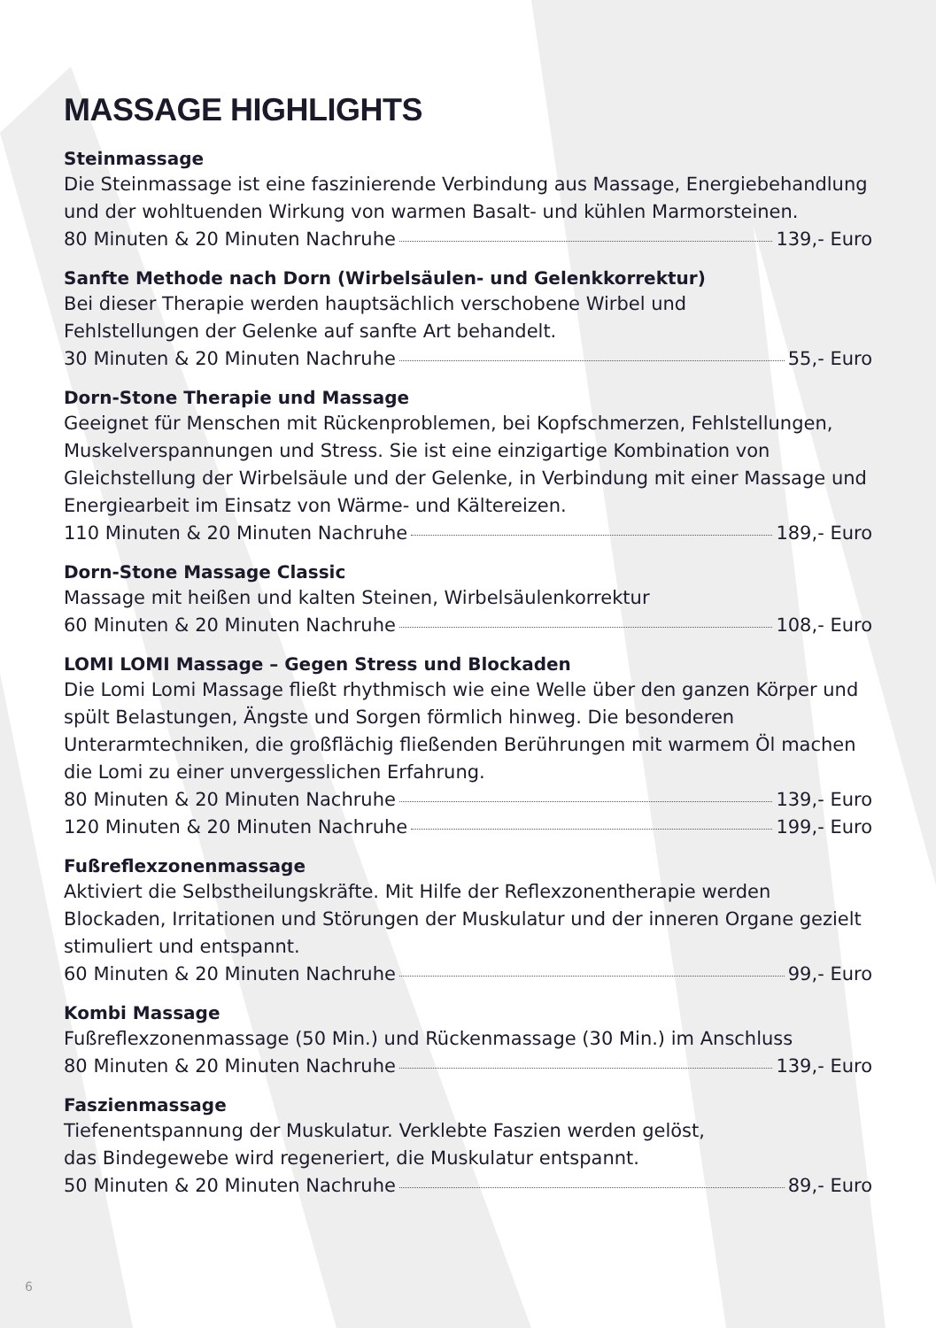MASSAGE HIGHLIGHTS
Steinmassage
Die Steinmassage ist eine faszinierende Verbindung aus Massage, Energiebehandlung und der wohltuenden Wirkung von warmen Basalt- und kühlen Marmorsteinen.
80 Minuten & 20 Minuten Nachruhe 139,- Euro
Sanfte Methode nach Dorn (Wirbelsäulen- und Gelenkkorrektur)
Bei dieser Therapie werden hauptsächlich verschobene Wirbel und
Fehlstellungen der Gelenke auf sanfte Art behandelt.
30 Minuten & 20 Minuten Nachruhe 55,- Euro
Dorn-Stone Therapie und Massage
Geeignet für Menschen mit Rückenproblemen, bei Kopfschmerzen, Fehlstellungen, Muskelverspannungen und Stress. Sie ist eine einzigartige Kombination von Gleichstellung der Wirbelsäule und der Gelenke, in Verbindung mit einer Massage und Energiearbeit im Einsatz von Wärme- und Kältereizen.
110 Minuten & 20 Minuten Nachruhe 189,- Euro
Dorn-Stone Massage Classic
Massage mit heißen und kalten Steinen, Wirbelsäulenkorrektur
60 Minuten & 20 Minuten Nachruhe 108,- Euro
LOMI LOMI Massage – Gegen Stress und Blockaden
Die Lomi Lomi Massage fließt rhythmisch wie eine Welle über den ganzen Körper und spült Belastungen, Ängste und Sorgen förmlich hinweg. Die besonderen Unterarmtechniken, die großflächig fließenden Berührungen mit warmem Öl machen die Lomi zu einer unvergesslichen Erfahrung.
80 Minuten & 20 Minuten Nachruhe 139,- Euro
120 Minuten & 20 Minuten Nachruhe 199,- Euro
Fußreflexzonenmassage
Aktiviert die Selbstheilungskräfte. Mit Hilfe der Reflexzonentherapie werden Blockaden, Irritationen und Störungen der Muskulatur und der inneren Organe gezielt stimuliert und entspannt.
60 Minuten & 20 Minuten Nachruhe 99,- Euro
Kombi Massage
Fußreflexzonenmassage (50 Min.) und Rückenmassage (30 Min.) im Anschluss
80 Minuten & 20 Minuten Nachruhe 139,- Euro
Faszienmassage
Tiefenentspannung der Muskulatur. Verklebte Faszien werden gelöst,
das Bindegewebe wird regeneriert, die Muskulatur entspannt.
50 Minuten & 20 Minuten Nachruhe 89,- Euro
6